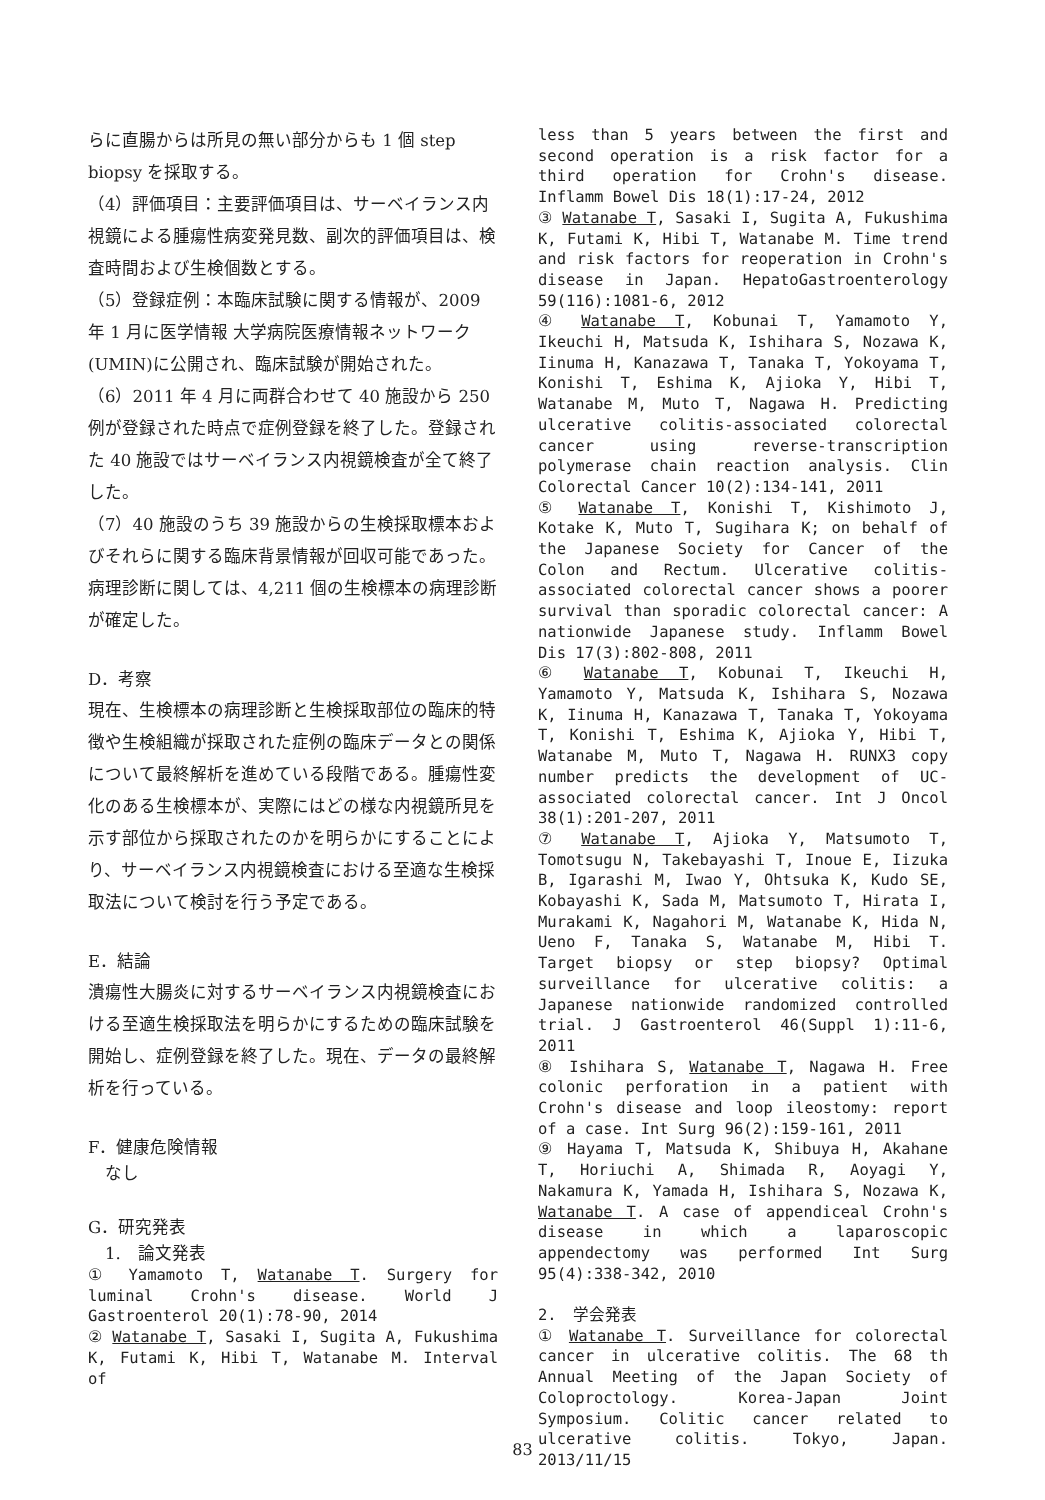らに直腸からは所見の無い部分からも 1 個 step biopsy を採取する。
（4）評価項目：主要評価項目は、サーベイランス内視鏡による腫瘍性病変発見数、副次的評価項目は、検査時間および生検個数とする。
（5）登録症例：本臨床試験に関する情報が、2009 年 1 月に医学情報 大学病院医療情報ネットワーク(UMIN)に公開され、臨床試験が開始された。
（6）2011 年 4 月に両群合わせて 40 施設から 250 例が登録された時点で症例登録を終了した。登録された 40 施設ではサーベイランス内視鏡検査が全て終了した。
（7）40 施設のうち 39 施設からの生検採取標本およびそれらに関する臨床背景情報が回収可能であった。病理診断に関しては、4,211 個の生検標本の病理診断が確定した。
D．考察
現在、生検標本の病理診断と生検採取部位の臨床的特徴や生検組織が採取された症例の臨床データとの関係について最終解析を進めている段階である。腫瘍性変化のある生検標本が、実際にはどの様な内視鏡所見を示す部位から採取されたのかを明らかにすることにより、サーベイランス内視鏡検査における至適な生検採取法について検討を行う予定である。
E．結論
潰瘍性大腸炎に対するサーベイランス内視鏡検査における至適生検採取法を明らかにするための臨床試験を開始し、症例登録を終了した。現在、データの最終解析を行っている。
F．健康危険情報
　なし
G．研究発表
　1.　論文発表
① Yamamoto T, Watanabe T. Surgery for luminal Crohn's disease. World J Gastroenterol 20(1):78-90, 2014
② Watanabe T, Sasaki I, Sugita A, Fukushima K, Futami K, Hibi T, Watanabe M. Interval of
less than 5 years between the first and second operation is a risk factor for a third operation for Crohn's disease. Inflamm Bowel Dis 18(1):17-24, 2012
③ Watanabe T, Sasaki I, Sugita A, Fukushima K, Futami K, Hibi T, Watanabe M. Time trend and risk factors for reoperation in Crohn's disease in Japan. HepatoGastroenterology 59(116):1081-6, 2012
④ Watanabe T, Kobunai T, Yamamoto Y, Ikeuchi H, Matsuda K, Ishihara S, Nozawa K, Iinuma H, Kanazawa T, Tanaka T, Yokoyama T, Konishi T, Eshima K, Ajioka Y, Hibi T, Watanabe M, Muto T, Nagawa H. Predicting ulcerative colitis-associated colorectal cancer using reverse-transcription polymerase chain reaction analysis. Clin Colorectal Cancer 10(2):134-141, 2011
⑤ Watanabe T, Konishi T, Kishimoto J, Kotake K, Muto T, Sugihara K; on behalf of the Japanese Society for Cancer of the Colon and Rectum. Ulcerative colitis-associated colorectal cancer shows a poorer survival than sporadic colorectal cancer: A nationwide Japanese study. Inflamm Bowel Dis 17(3):802-808, 2011
⑥ Watanabe T, Kobunai T, Ikeuchi H, Yamamoto Y, Matsuda K, Ishihara S, Nozawa K, Iinuma H, Kanazawa T, Tanaka T, Yokoyama T, Konishi T, Eshima K, Ajioka Y, Hibi T, Watanabe M, Muto T, Nagawa H. RUNX3 copy number predicts the development of UC-associated colorectal cancer. Int J Oncol 38(1):201-207, 2011
⑦ Watanabe T, Ajioka Y, Matsumoto T, Tomotsugu N, Takebayashi T, Inoue E, Iizuka B, Igarashi M, Iwao Y, Ohtsuka K, Kudo SE, Kobayashi K, Sada M, Matsumoto T, Hirata I, Murakami K, Nagahori M, Watanabe K, Hida N, Ueno F, Tanaka S, Watanabe M, Hibi T. Target biopsy or step biopsy? Optimal surveillance for ulcerative colitis: a Japanese nationwide randomized controlled trial. J Gastroenterol 46(Suppl 1):11-6, 2011
⑧ Ishihara S, Watanabe T, Nagawa H. Free colonic perforation in a patient with Crohn's disease and loop ileostomy: report of a case. Int Surg 96(2):159-161, 2011
⑨ Hayama T, Matsuda K, Shibuya H, Akahane T, Horiuchi A, Shimada R, Aoyagi Y, Nakamura K, Yamada H, Ishihara S, Nozawa K, Watanabe T. A case of appendiceal Crohn's disease in which a laparoscopic appendectomy was performed Int Surg 95(4):338-342, 2010
2.　学会発表
① Watanabe T. Surveillance for colorectal cancer in ulcerative colitis. The 68 th Annual Meeting of the Japan Society of Coloproctology. Korea-Japan Joint Symposium. Colitic cancer related to ulcerative colitis. Tokyo, Japan. 2013/11/15
83